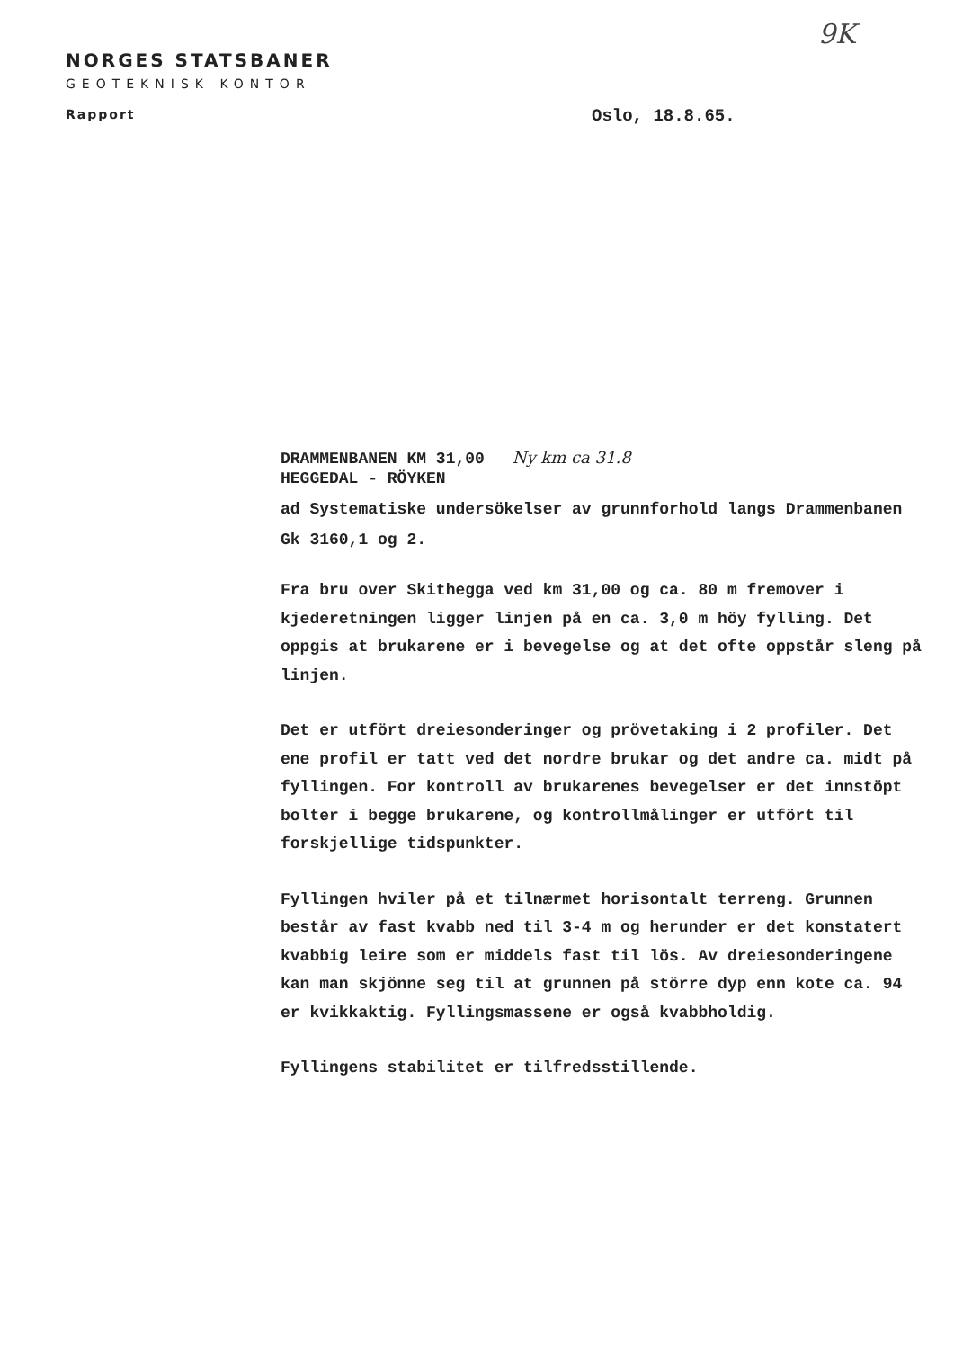NORGES STATSBANER
GEOTEKNISK KONTOR
Rapport
9K
Oslo, 18.8.65.
DRAMMENBANEN KM 31,00 Ny km ca 31.8
HEGGEDAL - RÖYKEN
ad Systematiske undersökelser av grunnforhold langs Drammenbanen
Gk 3160,1 og 2.
Fra bru over Skithegga ved km 31,00 og ca. 80 m fremover i kjederetningen ligger linjen på en ca. 3,0 m höy fylling. Det oppgis at brukarene er i bevegelse og at det ofte oppstår sleng på linjen.
Det er utfört dreiesonderinger og prövetaking i 2 profiler. Det ene profil er tatt ved det nordre brukar og det andre ca. midt på fyllingen. For kontroll av brukarenes bevegelser er det innstöpt bolter i begge brukarene, og kontrollmålinger er utfört til forskjellige tidspunkter.
Fyllingen hviler på et tilnærmet horisontalt terreng. Grunnen består av fast kvabb ned til 3-4 m og herunder er det konstatert kvabbig leire som er middels fast til lös. Av dreiesonderingene kan man skjönne seg til at grunnen på större dyp enn kote ca. 94 er kvikkaktig. Fyllingsmassene er også kvabbholdig.
Fyllingens stabilitet er tilfredsstillende.